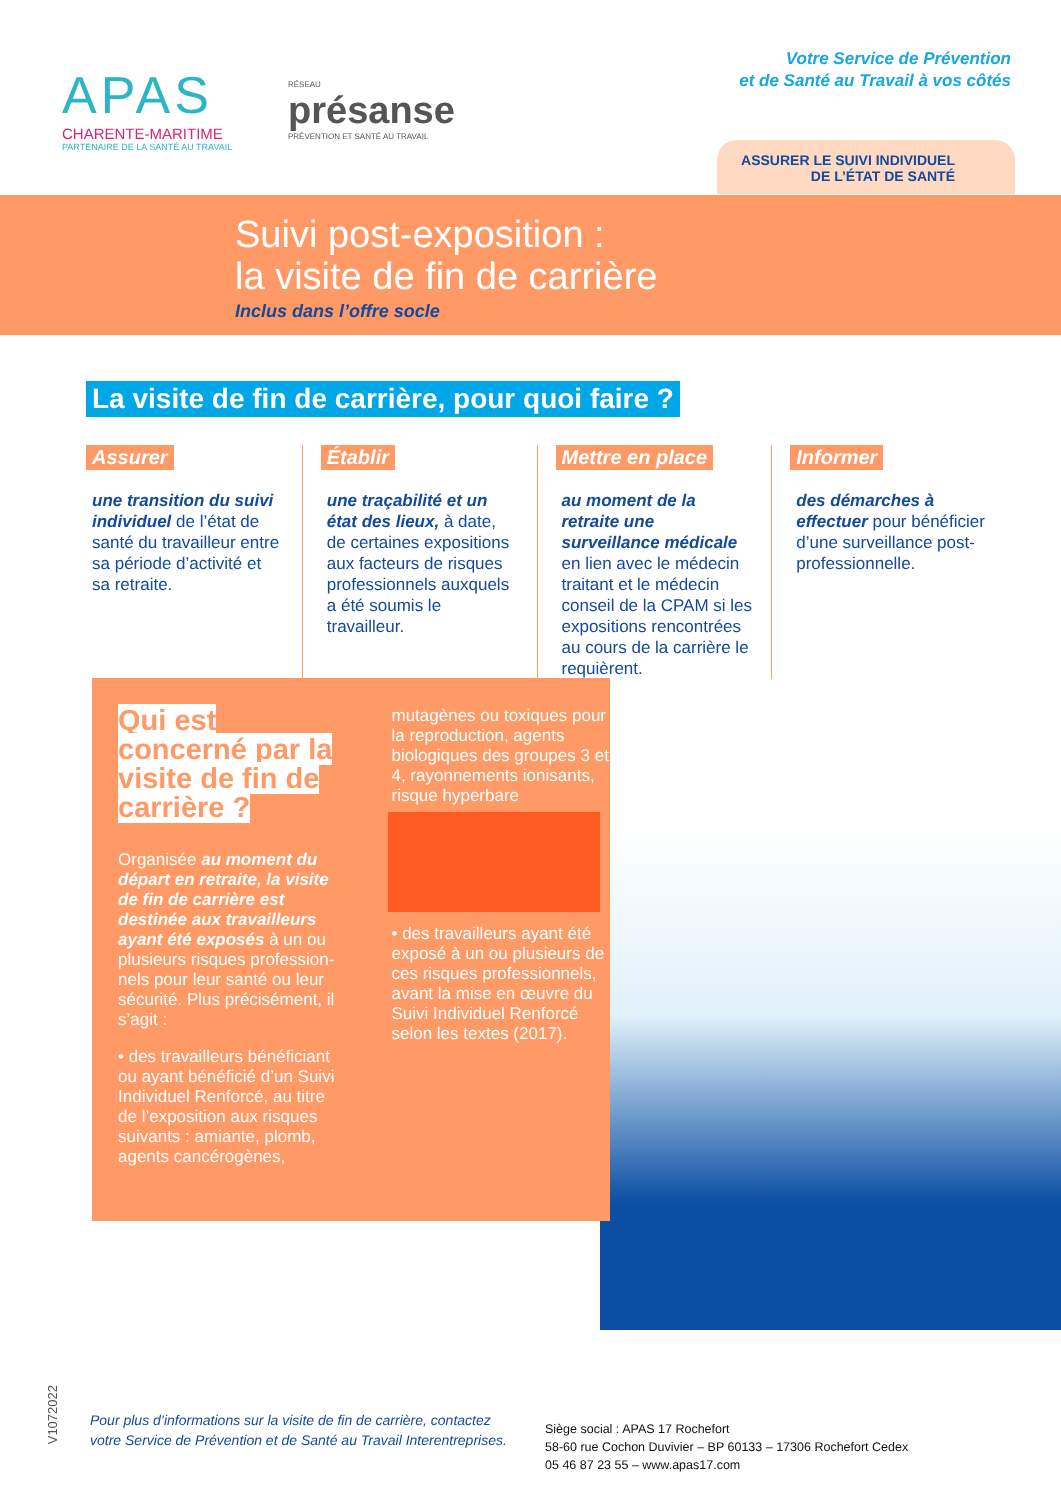APAS
CHARENTE-MARITIME
PARTENAIRE DE LA SANTÉ AU TRAVAIL
RÉSEAU
présanse
PRÉVENTION ET SANTÉ AU TRAVAIL
Votre Service de Prévention
et de Santé au Travail à vos côtés
ASSURER LE SUIVI INDIVIDUEL
DE L’ÉTAT DE SANTÉ
Suivi post-exposition :
la visite de fin de carrière
Inclus dans l’offre socle
La visite de fin de carrière, pour quoi faire ?
Assurer
une transition du suivi indivi­duel de l’état de santé du travailleur entre sa période d’activité et sa retraite.
Établir
une traçabilité et un état des lieux, à date, de certaines ex­positions aux facteurs de risques profession­nels auxquels a été soumis le travailleur.
Mettre en place
au moment de la retraite une surveillance médi­cale en lien avec le médecin traitant et le médecin conseil de la CPAM si les expositions rencontrées au cours de la carrière le requièrent.
Informer
des démarches à effectuer pour bénéficier d’une surveillance post-professionnelle.
Qui est concerné par la visite de fin de carrière ?
Organisée au moment du départ en retraite, la visite de fin de car­rière est destinée aux travailleurs ayant été exposés à un ou plu­sieurs risques profession­nels pour leur santé ou leur sécurité. Plus précisément, il s’agit :
• des travailleurs bénéfi­ciant ou ayant bénéficié d’un Suivi Individuel Renforcé, au titre de l’exposition aux risques suivants : amiante, plomb, agents cancérogènes,
mutagènes ou toxiques pour la reproduction, agents biologiques des groupes 3 et 4, rayonne­ments ionisants, risque hyperbare
• des travailleurs ayant été exposé à un ou plusieurs de ces risques profes­sionnels, avant la mise en œuvre du Suivi Individuel Renforcé selon les textes (2017).
V1072022
Pour plus d’informations sur la visite de fin de carrière, contactez
votre Service de Prévention et de Santé au Travail Interentreprises.
Siège social : APAS 17 Rochefort
58-60 rue Cochon Duvivier – BP 60133 – 17306 Rochefort Cedex
05 46 87 23 55 – www.apas17.com